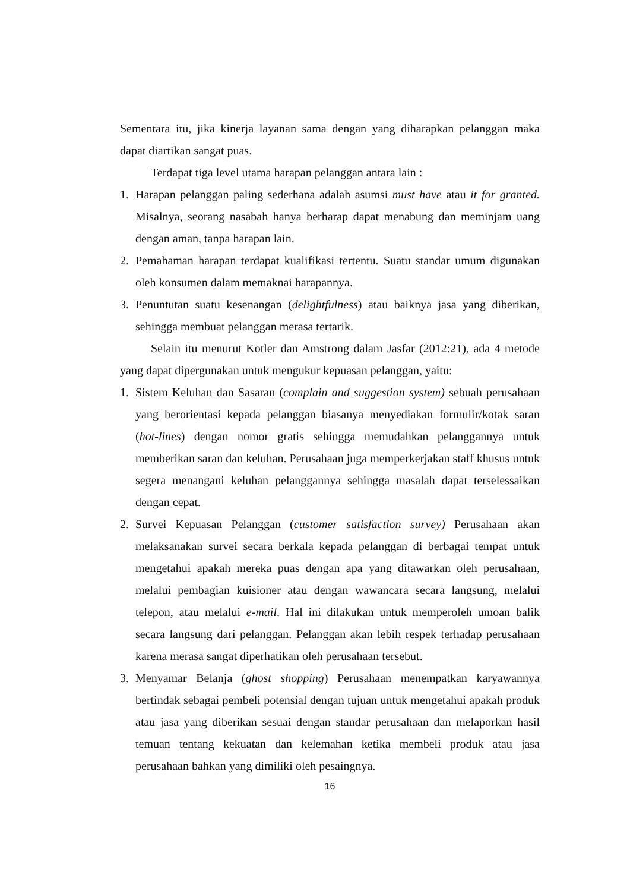Sementara itu, jika kinerja layanan sama dengan yang diharapkan pelanggan maka dapat diartikan sangat puas.
Terdapat tiga level utama harapan pelanggan antara lain :
1. Harapan pelanggan paling sederhana adalah asumsi must have atau it for granted. Misalnya, seorang nasabah hanya berharap dapat menabung dan meminjam uang dengan aman, tanpa harapan lain.
2. Pemahaman harapan terdapat kualifikasi tertentu. Suatu standar umum digunakan oleh konsumen dalam memaknai harapannya.
3. Penuntutan suatu kesenangan (delightfulness) atau baiknya jasa yang diberikan, sehingga membuat pelanggan merasa tertarik.
Selain itu menurut Kotler dan Amstrong dalam Jasfar (2012:21), ada 4 metode yang dapat dipergunakan untuk mengukur kepuasan pelanggan, yaitu:
1. Sistem Keluhan dan Sasaran (complain and suggestion system) sebuah perusahaan yang berorientasi kepada pelanggan biasanya menyediakan formulir/kotak saran (hot-lines) dengan nomor gratis sehingga memudahkan pelanggannya untuk memberikan saran dan keluhan. Perusahaan juga memperkerjakan staff khusus untuk segera menangani keluhan pelanggannya sehingga masalah dapat terselessaikan dengan cepat.
2. Survei Kepuasan Pelanggan (customer satisfaction survey) Perusahaan akan melaksanakan survei secara berkala kepada pelanggan di berbagai tempat untuk mengetahui apakah mereka puas dengan apa yang ditawarkan oleh perusahaan, melalui pembagian kuisioner atau dengan wawancara secara langsung, melalui telepon, atau melalui e-mail. Hal ini dilakukan untuk memperoleh umoan balik secara langsung dari pelanggan. Pelanggan akan lebih respek terhadap perusahaan karena merasa sangat diperhatikan oleh perusahaan tersebut.
3. Menyamar Belanja (ghost shopping) Perusahaan menempatkan karyawannya bertindak sebagai pembeli potensial dengan tujuan untuk mengetahui apakah produk atau jasa yang diberikan sesuai dengan standar perusahaan dan melaporkan hasil temuan tentang kekuatan dan kelemahan ketika membeli produk atau jasa perusahaan bahkan yang dimiliki oleh pesaingnya.
16